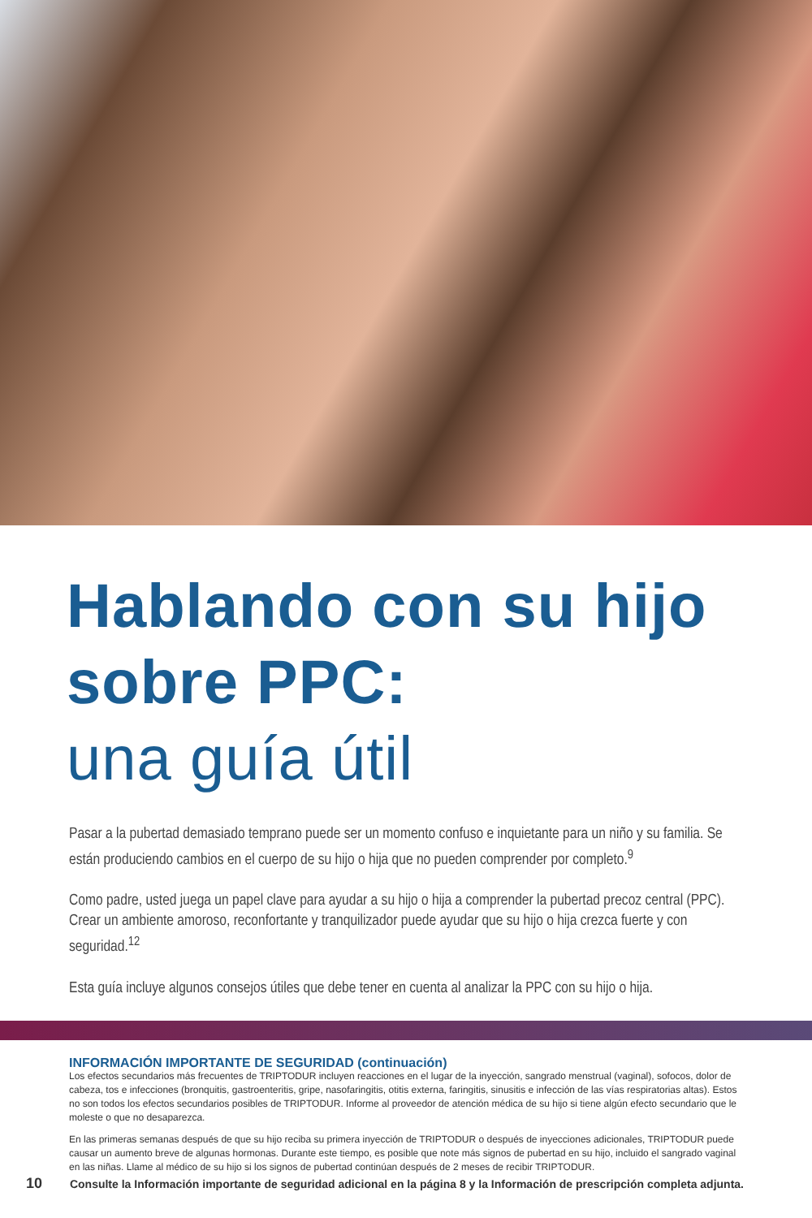Hablando con su hijo sobre PPC:
una guía útil
Pasar a la pubertad demasiado temprano puede ser un momento confuso e inquietante para un niño y su familia. Se están produciendo cambios en el cuerpo de su hijo o hija que no pueden comprender por completo.<sup>9</sup>
Como padre, usted juega un papel clave para ayudar a su hijo o hija a comprender la pubertad precoz central (PPC). Crear un ambiente amoroso, reconfortante y tranquilizador puede ayudar que su hijo o hija crezca fuerte y con seguridad.<sup>12</sup>
Esta guía incluye algunos consejos útiles que debe tener en cuenta al analizar la PPC con su hijo o hija.
INFORMACIÓN IMPORTANTE DE SEGURIDAD (continuación)
Los efectos secundarios más frecuentes de TRIPTODUR incluyen reacciones en el lugar de la inyección, sangrado menstrual (vaginal), sofocos, dolor de cabeza, tos e infecciones (bronquitis, gastroenteritis, gripe, nasofaringitis, otitis externa, faringitis, sinusitis e infección de las vías respiratorias altas). Estos no son todos los efectos secundarios posibles de TRIPTODUR. Informe al proveedor de atención médica de su hijo si tiene algún efecto secundario que le moleste o que no desaparezca.
En las primeras semanas después de que su hijo reciba su primera inyección de TRIPTODUR o después de inyecciones adicionales, TRIPTODUR puede causar un aumento breve de algunas hormonas. Durante este tiempo, es posible que note más signos de pubertad en su hijo, incluido el sangrado vaginal en las niñas. Llame al médico de su hijo si los signos de pubertad continúan después de 2 meses de recibir TRIPTODUR.
10 Consulte la Información importante de seguridad adicional en la página 8 y la Información de prescripción completa adjunta.